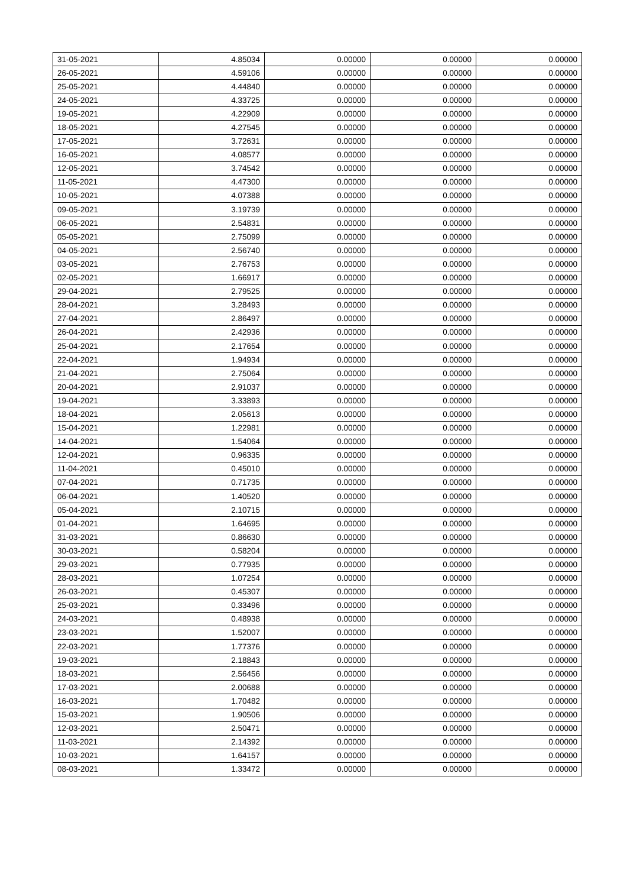| 31-05-2021 | 4.85034 | 0.00000 | 0.00000 | 0.00000 |
| 26-05-2021 | 4.59106 | 0.00000 | 0.00000 | 0.00000 |
| 25-05-2021 | 4.44840 | 0.00000 | 0.00000 | 0.00000 |
| 24-05-2021 | 4.33725 | 0.00000 | 0.00000 | 0.00000 |
| 19-05-2021 | 4.22909 | 0.00000 | 0.00000 | 0.00000 |
| 18-05-2021 | 4.27545 | 0.00000 | 0.00000 | 0.00000 |
| 17-05-2021 | 3.72631 | 0.00000 | 0.00000 | 0.00000 |
| 16-05-2021 | 4.08577 | 0.00000 | 0.00000 | 0.00000 |
| 12-05-2021 | 3.74542 | 0.00000 | 0.00000 | 0.00000 |
| 11-05-2021 | 4.47300 | 0.00000 | 0.00000 | 0.00000 |
| 10-05-2021 | 4.07388 | 0.00000 | 0.00000 | 0.00000 |
| 09-05-2021 | 3.19739 | 0.00000 | 0.00000 | 0.00000 |
| 06-05-2021 | 2.54831 | 0.00000 | 0.00000 | 0.00000 |
| 05-05-2021 | 2.75099 | 0.00000 | 0.00000 | 0.00000 |
| 04-05-2021 | 2.56740 | 0.00000 | 0.00000 | 0.00000 |
| 03-05-2021 | 2.76753 | 0.00000 | 0.00000 | 0.00000 |
| 02-05-2021 | 1.66917 | 0.00000 | 0.00000 | 0.00000 |
| 29-04-2021 | 2.79525 | 0.00000 | 0.00000 | 0.00000 |
| 28-04-2021 | 3.28493 | 0.00000 | 0.00000 | 0.00000 |
| 27-04-2021 | 2.86497 | 0.00000 | 0.00000 | 0.00000 |
| 26-04-2021 | 2.42936 | 0.00000 | 0.00000 | 0.00000 |
| 25-04-2021 | 2.17654 | 0.00000 | 0.00000 | 0.00000 |
| 22-04-2021 | 1.94934 | 0.00000 | 0.00000 | 0.00000 |
| 21-04-2021 | 2.75064 | 0.00000 | 0.00000 | 0.00000 |
| 20-04-2021 | 2.91037 | 0.00000 | 0.00000 | 0.00000 |
| 19-04-2021 | 3.33893 | 0.00000 | 0.00000 | 0.00000 |
| 18-04-2021 | 2.05613 | 0.00000 | 0.00000 | 0.00000 |
| 15-04-2021 | 1.22981 | 0.00000 | 0.00000 | 0.00000 |
| 14-04-2021 | 1.54064 | 0.00000 | 0.00000 | 0.00000 |
| 12-04-2021 | 0.96335 | 0.00000 | 0.00000 | 0.00000 |
| 11-04-2021 | 0.45010 | 0.00000 | 0.00000 | 0.00000 |
| 07-04-2021 | 0.71735 | 0.00000 | 0.00000 | 0.00000 |
| 06-04-2021 | 1.40520 | 0.00000 | 0.00000 | 0.00000 |
| 05-04-2021 | 2.10715 | 0.00000 | 0.00000 | 0.00000 |
| 01-04-2021 | 1.64695 | 0.00000 | 0.00000 | 0.00000 |
| 31-03-2021 | 0.86630 | 0.00000 | 0.00000 | 0.00000 |
| 30-03-2021 | 0.58204 | 0.00000 | 0.00000 | 0.00000 |
| 29-03-2021 | 0.77935 | 0.00000 | 0.00000 | 0.00000 |
| 28-03-2021 | 1.07254 | 0.00000 | 0.00000 | 0.00000 |
| 26-03-2021 | 0.45307 | 0.00000 | 0.00000 | 0.00000 |
| 25-03-2021 | 0.33496 | 0.00000 | 0.00000 | 0.00000 |
| 24-03-2021 | 0.48938 | 0.00000 | 0.00000 | 0.00000 |
| 23-03-2021 | 1.52007 | 0.00000 | 0.00000 | 0.00000 |
| 22-03-2021 | 1.77376 | 0.00000 | 0.00000 | 0.00000 |
| 19-03-2021 | 2.18843 | 0.00000 | 0.00000 | 0.00000 |
| 18-03-2021 | 2.56456 | 0.00000 | 0.00000 | 0.00000 |
| 17-03-2021 | 2.00688 | 0.00000 | 0.00000 | 0.00000 |
| 16-03-2021 | 1.70482 | 0.00000 | 0.00000 | 0.00000 |
| 15-03-2021 | 1.90506 | 0.00000 | 0.00000 | 0.00000 |
| 12-03-2021 | 2.50471 | 0.00000 | 0.00000 | 0.00000 |
| 11-03-2021 | 2.14392 | 0.00000 | 0.00000 | 0.00000 |
| 10-03-2021 | 1.64157 | 0.00000 | 0.00000 | 0.00000 |
| 08-03-2021 | 1.33472 | 0.00000 | 0.00000 | 0.00000 |